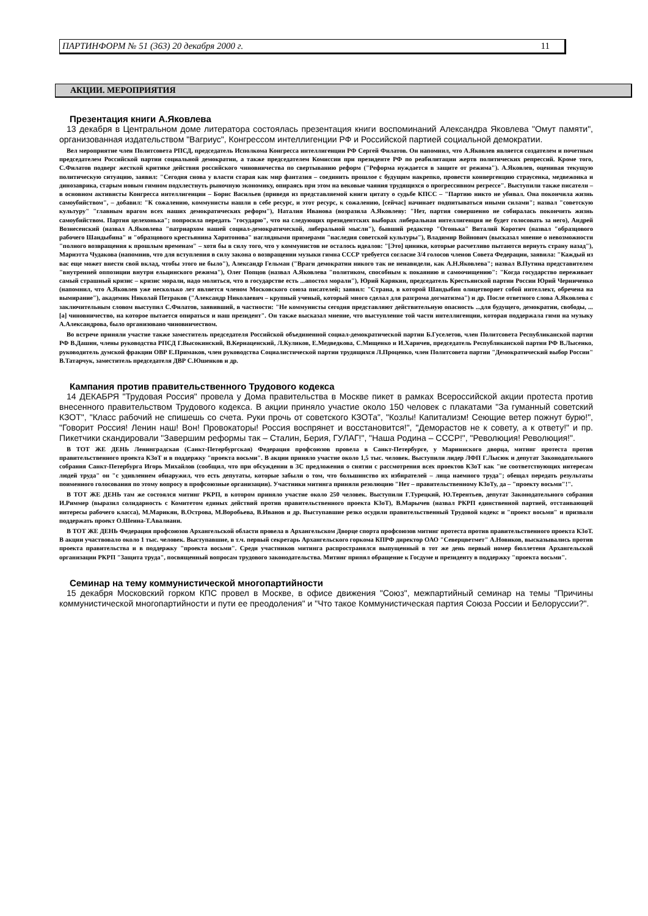ПАРТИНФОРМ № 51 (363) 20 декабря 2000 г. 11
АКЦИИ. МЕРОПРИЯТИЯ
Презентация книги А.Яковлева
13 декабря в Центральном доме литератора состоялась презентация книги воспоминаний Александра Яковлева "Омут памяти", организованная издательством "Вагриус", Конгрессом интеллигенции РФ и Российской партией социальной демократии.
Вел мероприятие член Политсовета РПСД, председатель Исполкома Конгресса интеллигенции РФ Сергей Филатов. Он напомнил, что А.Яковлев является создателем и почетным председателем Российской партии социальной демократии, а также председателем Комиссии при президенте РФ по реабилитации жертв политических репрессий. Кроме того, С.Филатов подверг жесткой критике действия российского чиновничества по свертыванию реформ ("Реформа нуждается в защите от режима"). А.Яковлев, оценивая текущую политическую ситуацию, заявил: "Сегодня снова у власти старая как мир фантазия – соединить прошлое с будущим накрепко, провести конвергенцию страусенка, медвежонка и динозаврика, старым новым гимном подхлестнуть рыночную экономику, опираясь при этом на вековые чаяния трудящихся о прогрессивном регрессе". Выступили также писатели – в основном активисты Конгресса интеллигенции – Борис Васильев (приведя из представляемой книги цитату о судьбе КПСС – "Партию никто не убивал. Она покончила жизнь самоубийством", – добавил: "К сожалению, коммунисты нашли в себе ресурс, и этот ресурс, к сожалению, [сейчас] начинает подпитываться иными силами"; назвал "советскую культуру" "главным врагом всех наших демократических реформ"), Наталия Иванова (возразила А.Яковлеву: "Нет, партия совершенно не собиралась покончить жизнь самоубийством. Партия целехонька"; попросила передать "государю", что на следующих президентских выборах либеральная интеллигенция не будет голосовать за него), Андрей Вознесенский (назвал А.Яковлева "патриархом нашей социал-демократической, либеральной мысли"), бывший редактор "Огонька" Виталий Коротич (назвал "образцового рабочего Шандыбина" и "образцового крестьянина Харитонова" наглядными примерами "наследия советской культуры"), Владимир Войнович (высказал мнение о невозможности "полного возвращения к прошлым временам" – хотя бы в силу того, что у коммунистов не осталось идеалов: "[Это] циники, которые расчетливо пытаются вернуть страну назад"), Мариэтта Чудакова (напомнив, что для вступления в силу закона о возвращении музыки гимна СССР требуется согласие 3/4 голосов членов Совета Федерации, заявила: "Каждый из вас еще может внести свой вклад, чтобы этого не было"), Александр Гельман ("Враги демократии никого так не ненавидели, как А.Н.Яковлева"; назвал В.Путина представителем "внутренней оппозиции внутри ельцинского режима"), Олег Попцов (назвал А.Яковлева "политиком, способным к покаянию и самоочищению": "Когда государство переживает самый страшный кризис – кризис морали, надо молиться, что в государстве есть ...апостол морали"), Юрий Карякин, председатель Крестьянской партии России Юрий Черниченко (напомнил, что А.Яковлев уже несколько лет является членом Московского союза писателей; заявил: "Страна, в которой Шандыбин олицетворяет собой интеллект, обречена на вымирание"), академик Николай Петраков ("Александр Николаевич – крупный ученый, который много сделал для разгрома догматизма") и др. После ответного слова А.Яковлева с заключительным словом выступил С.Филатов, заявивший, в частности: "Не коммунисты сегодня представляют действительную опасность ...для будущего, демократии, свободы, ...[а] чиновничество, на которое пытается опираться и наш президент". Он также высказал мнение, что выступление той части интеллигенции, которая поддержала гимн на музыку А.Александрова, было организовано чиновничеством.
Во встрече приняли участие также заместитель председателя Российской объединенной социал-демократической партии Б.Гуселетов, член Политсовета Республиканской партии РФ В.Дашин, члены руководства РПСД Г.Высокинский, В.Кернаценский, Л.Куликов, Е.Медведкова, С.Мищенко и И.Харичев, председатель Республиканской партии РФ В.Лысенко, руководитель думской фракции ОВР Е.Примаков, член руководства Социалистической партии трудящихся Л.Проценко, член Политсовета партии "Демократический выбор России" В.Татарчук, заместитель председателя ДВР С.Юшенков и др.
Кампания против правительственного Трудового кодекса
14 ДЕКАБРЯ "Трудовая Россия" провела у Дома правительства в Москве пикет в рамках Всероссийской акции протеста против внесенного правительством Трудового кодекса. В акции приняло участие около 150 человек с плакатами "За гуманный советский КЗОТ", "Класс рабочий не спишешь со счета. Руки прочь от советского КЗОТа", "Козлы! Капитализм! Сеющие ветер пожнут бурю!", "Говорит Россия! Ленин наш! Вон! Провокаторы! Россия воспрянет и восстановится!", "Деморастов не к совету, а к ответу!" и пр. Пикетчики скандировали "Завершим реформы так – Сталин, Берия, ГУЛАГ!", "Наша Родина – СССР!", "Революция! Революция!".
В ТОТ ЖЕ ДЕНЬ Ленинградская (Санкт-Петербургская) Федерация профсоюзов провела в Санкт-Петербурге, у Мариинского дворца, митинг протеста против правительственного проекта КЗоТ и в поддержку "проекта восьми". В акции приняло участие около 1,5 тыс. человек. Выступили лидер ЛФП Г.Лысюк и депутат Законодательного собрания Санкт-Петербурга Игорь Михайлов (сообщил, что при обсуждении в ЗС предложения о снятии с рассмотрения всех проектов КЗоТ как "не соответствующих интересам людей труда" он "с удивлением обнаружил, что есть депутаты, которые забыли о том, что большинство их избирателей – лица наемного труда"; обещал передать результаты поименного голосования по этому вопросу в профсоюзные организации). Участники митинга приняли резолюцию "Нет – правительственному КЗоТу, да – "проекту восьми"!".
В ТОТ ЖЕ ДЕНЬ там же состоялся митинг РКРП, в котором приняло участие около 250 человек. Выступили Г.Турецкий, Ю.Терентьев, депутат Законодательного собрания И.Риммер (выразил солидарность с Комитетом единых действий против правительственного проекта КЗоТ), В.Марычев (назвал РКРП единственной партией, отстаивающей интересы рабочего класса), М.Марикян, В.Острова, М.Воробьева, В.Иванов и др. Выступавшие резко осудили правительственный Трудовой кодекс и "проект восьми" и призвали поддержать проект О.Шеина-Т.Авалиани.
В ТОТ ЖЕ ДЕНЬ Федерация профсоюзов Архангельской области провела в Архангельском Дворце спорта профсоюзов митинг протеста против правительственного проекта КЗоТ. В акции участвовало около 1 тыс. человек. Выступавшие, в т.ч. первый секретарь Архангельского горкома КПРФ директор ОАО "Северцветмет" А.Новиков, высказывались против проекта правительства и в поддержку "проекта восьми". Среди участников митинга распространялся выпущенный в тот же день первый номер бюллетеня Архангельской организации РКРП "Защита труда", посвященный вопросам трудового законодательства. Митинг принял обращение к Госдуме и президенту в поддержку "проекта восьми".
Семинар на тему коммунистической многопартийности
15 декабря Московский горком КПС провел в Москве, в офисе движения "Союз", межпартийный семинар на темы "Причины коммунистической многопартийности и пути ее преодоления" и "Что такое Коммунистическая партия Союза России и Белоруссии?".